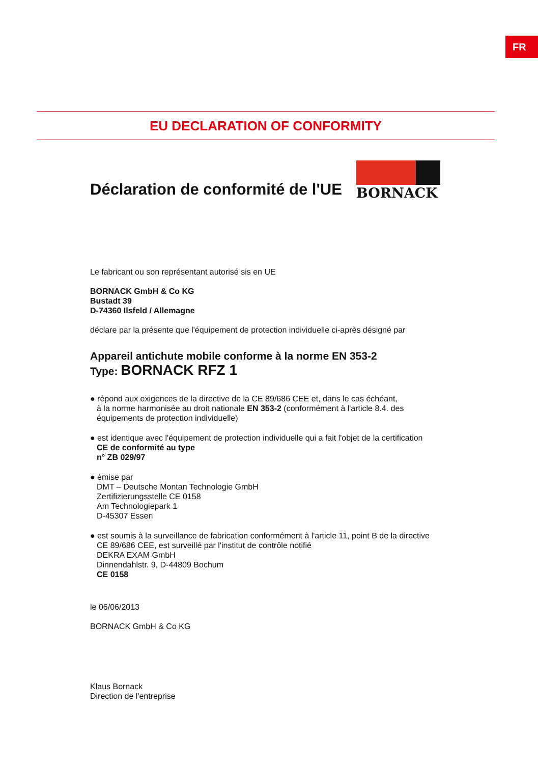FR
EU DECLARATION OF CONFORMITY
Déclaration de conformité de l'UE
BORNACK
Le fabricant ou son représentant autorisé sis en UE
BORNACK GmbH & Co KG
Bustadt 39
D-74360 Ilsfeld / Allemagne
déclare par la présente que l'équipement de protection individuelle ci-après désigné par
Appareil antichute mobile conforme à la norme EN 353-2
Type: BORNACK RFZ 1
● répond aux exigences de la directive de la CE 89/686 CEE et, dans le cas échéant,
à la norme harmonisée au droit nationale EN 353-2 (conformément à l'article 8.4. des
équipements de protection individuelle)
● est identique avec l'équipement de protection individuelle qui a fait l'objet de la certification
CE de conformité au type
n° ZB 029/97
● émise par
DMT – Deutsche Montan Technologie GmbH
Zertifizierungsstelle CE 0158
Am Technologiepark 1
D-45307 Essen
● est soumis à la surveillance de fabrication conformément à l'article 11, point B de la directive
CE 89/686 CEE, est surveillé par l'institut de contrôle notifié
DEKRA EXAM GmbH
Dinnendahlstr. 9, D-44809 Bochum
CE 0158
le 06/06/2013
BORNACK GmbH & Co KG
Klaus Bornack
Direction de l'entreprise